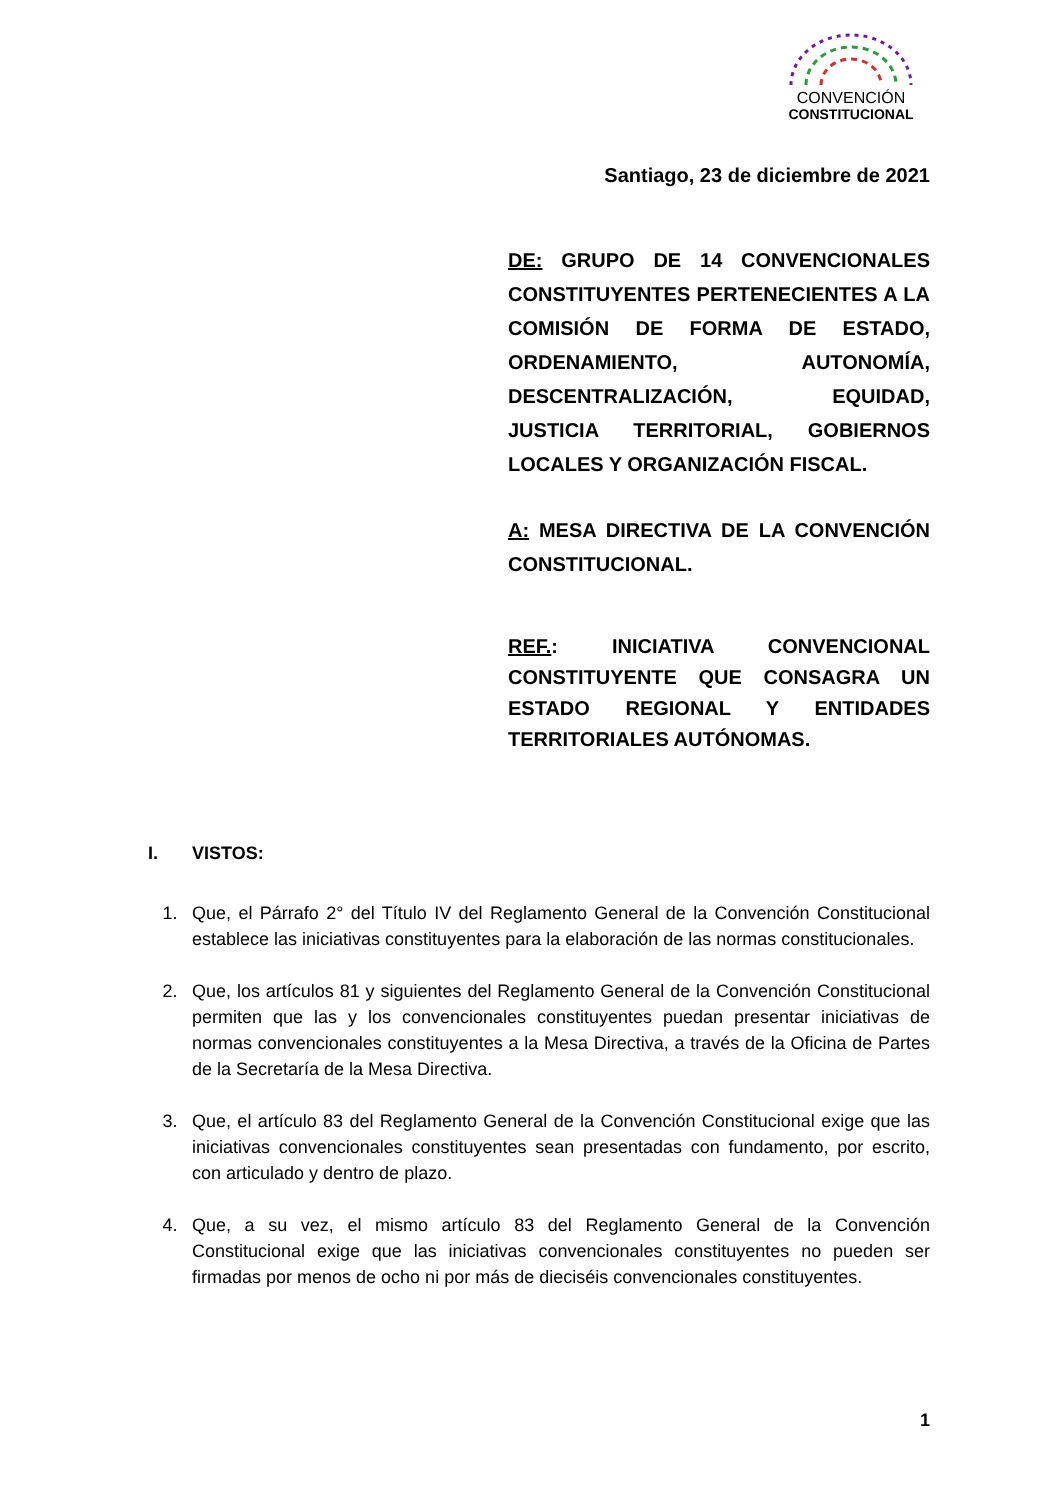CONVENCIÓN
CONSTITUCIONAL
Santiago, 23 de diciembre de 2021
DE: GRUPO DE 14 CONVENCIONALES CONSTITUYENTES PERTENECIENTES A LA COMISIÓN DE FORMA DE ESTADO, ORDENAMIENTO, AUTONOMÍA, DESCENTRALIZACIÓN, EQUIDAD, JUSTICIA TERRITORIAL, GOBIERNOS LOCALES Y ORGANIZACIÓN FISCAL.
A: MESA DIRECTIVA DE LA CONVENCIÓN CONSTITUCIONAL.
REF.: INICIATIVA CONVENCIONAL CONSTITUYENTE QUE CONSAGRA UN ESTADO REGIONAL Y ENTIDADES TERRITORIALES AUTÓNOMAS.
I. VISTOS:
1. Que, el Párrafo 2° del Título IV del Reglamento General de la Convención Constitucional establece las iniciativas constituyentes para la elaboración de las normas constitucionales.
2. Que, los artículos 81 y siguientes del Reglamento General de la Convención Constitucional permiten que las y los convencionales constituyentes puedan presentar iniciativas de normas convencionales constituyentes a la Mesa Directiva, a través de la Oficina de Partes de la Secretaría de la Mesa Directiva.
3. Que, el artículo 83 del Reglamento General de la Convención Constitucional exige que las iniciativas convencionales constituyentes sean presentadas con fundamento, por escrito, con articulado y dentro de plazo.
4. Que, a su vez, el mismo artículo 83 del Reglamento General de la Convención Constitucional exige que las iniciativas convencionales constituyentes no pueden ser firmadas por menos de ocho ni por más de dieciséis convencionales constituyentes.
1